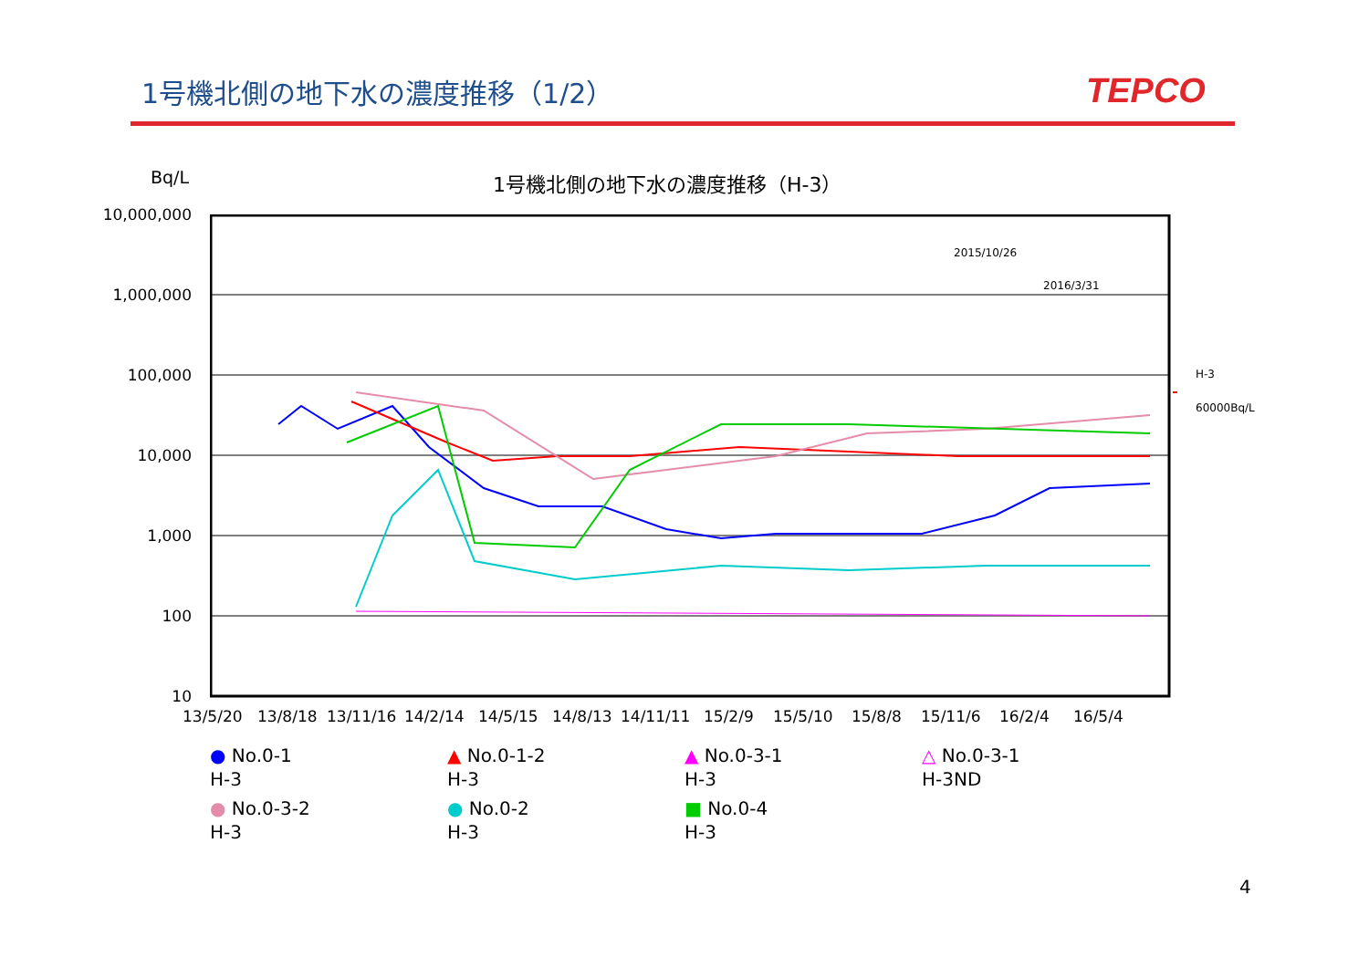1号機北側の地下水の濃度推移（1/2） TEPCO
Bq/L 1号機北側の地下水の濃度推移（H-3）
10,000,000
1,000,000
100,000
10,000
1,000
100
10
2015/10/26
2016/3/31
H-3
60000Bq/L
13/5/20 13/8/18 13/11/16 14/2/14 14/5/15 14/8/13 14/11/11 15/2/9 15/5/10 15/8/8 15/11/6 16/2/4 16/5/4
● No.0-1
H-3
▲ No.0-1-2
H-3
▲ No.0-3-1
H-3
△ No.0-3-1
H-3ND
● No.0-3-2
H-3
● No.0-2
H-3
■ No.0-4
H-3
4